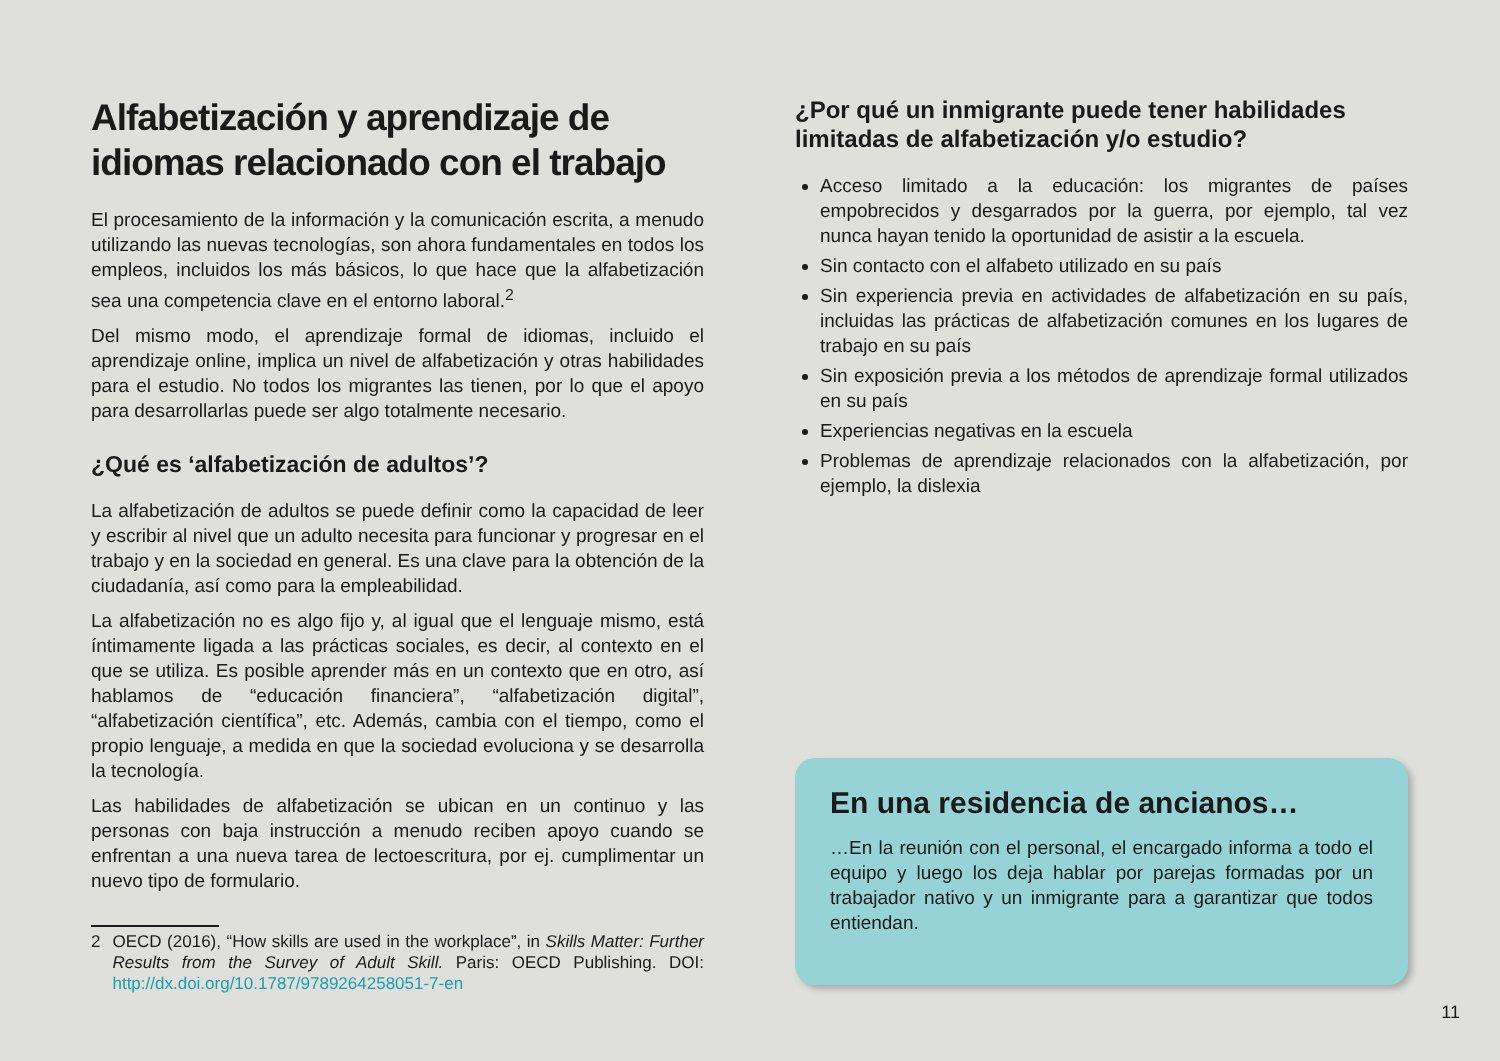Alfabetización y aprendizaje de idiomas relacionado con el trabajo
El procesamiento de la información y la comunicación escrita, a menudo utilizando las nuevas tecnologías, son ahora fundamentales en todos los empleos, incluidos los más básicos, lo que hace que la alfabetización sea una competencia clave en el entorno laboral.<sup>2</sup>
Del mismo modo, el aprendizaje formal de idiomas, incluido el aprendizaje online, implica un nivel de alfabetización y otras habilidades para el estudio. No todos los migrantes las tienen, por lo que el apoyo para desarrollarlas puede ser algo totalmente necesario.
¿Qué es ‘alfabetización de adultos’?
La alfabetización de adultos se puede definir como la capacidad de leer y escribir al nivel que un adulto necesita para funcionar y progresar en el trabajo y en la sociedad en general. Es una clave para la obtención de la ciudadanía, así como para la empleabilidad.
La alfabetización no es algo fijo y, al igual que el lenguaje mismo, está íntimamente ligada a las prácticas sociales, es decir, al contexto en el que se utiliza. Es posible aprender más en un contexto que en otro, así hablamos de “educación financiera”, “alfabetización digital”, “alfabetización científica”, etc. Además, cambia con el tiempo, como el propio lenguaje, a medida en que la sociedad evoluciona y se desarrolla la tecnología.
Las habilidades de alfabetización se ubican en un continuo y las personas con baja instrucción a menudo reciben apoyo cuando se enfrentan a una nueva tarea de lectoescritura, por ej. cumplimentar un nuevo tipo de formulario.
2 OECD (2016), “How skills are used in the workplace”, in Skills Matter: Further Results from the Survey of Adult Skill. Paris: OECD Publishing. DOI: http://dx.doi.org/10.1787/9789264258051-7-en
¿Por qué un inmigrante puede tener habilidades limitadas de alfabetización y/o estudio?
Acceso limitado a la educación: los migrantes de países empobrecidos y desgarrados por la guerra, por ejemplo, tal vez nunca hayan tenido la oportunidad de asistir a la escuela.
Sin contacto con el alfabeto utilizado en su país
Sin experiencia previa en actividades de alfabetización en su país, incluidas las prácticas de alfabetización comunes en los lugares de trabajo en su país
Sin exposición previa a los métodos de aprendizaje formal utilizados en su país
Experiencias negativas en la escuela
Problemas de aprendizaje relacionados con la alfabetización, por ejemplo, la dislexia
En una residencia de ancianos…
…En la reunión con el personal, el encargado informa a todo el equipo y luego los deja hablar por parejas formadas por un trabajador nativo y un inmigrante para a garantizar que todos entiendan.
11